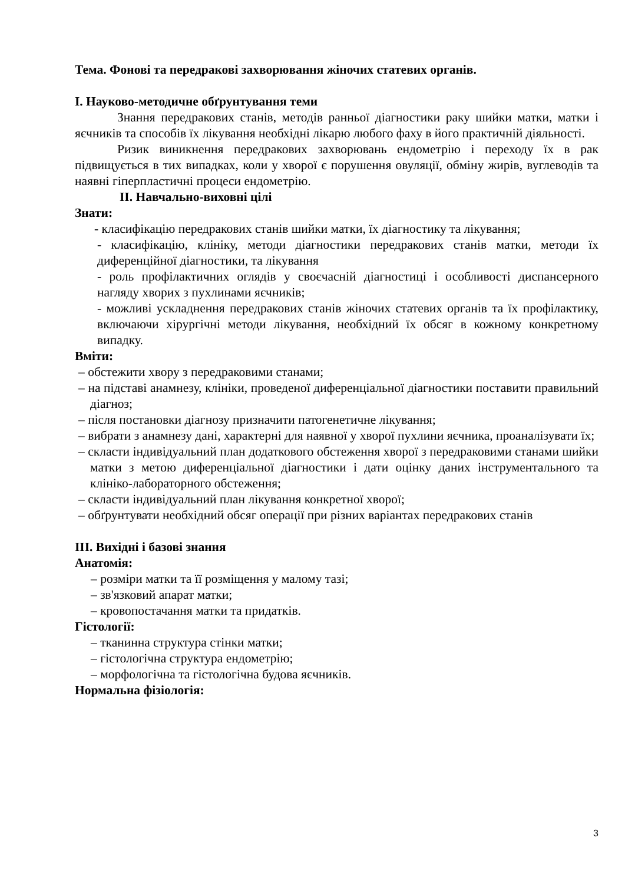Тема. Фонові та передракові захворювання жіночих статевих органів.
I. Науково-методичне обґрунтування теми
Знання передракових станів, методів ранньої діагностики раку шийки матки, матки і яєчників та способів їх лікування необхідні лікарю любого фаху в його практичній діяльності.
Ризик виникнення передракових захворювань ендометрію і переходу їх в рак підвищується в тих випадках, коли у хворої є порушення овуляції, обміну жирів, вуглеводів та наявні гіперпластичні процеси ендометрію.
II. Навчально-виховні цілі
Знати:
- класифікацію передракових станів шийки матки, їх діагностику та лікування;
- класифікацію, клініку, методи діагностики передракових станів матки, методи їх диференційної діагностики, та лікування
- роль профілактичних оглядів у своєчасній діагностиці і особливості диспансерного нагляду хворих з пухлинами яєчників;
- можливі ускладнення передракових станів жіночих статевих органів та їх профілактику, включаючи хірургічні методи лікування, необхідний їх обсяг в кожному конкретному випадку.
Вміти:
– обстежити хвору з передраковими станами;
– на підставі анамнезу, клініки, проведеної диференціальної діагностики поставити правильний діагноз;
– після постановки діагнозу призначити патогенетичне лікування;
– вибрати з анамнезу дані, характерні для наявної у хворої пухлини яєчника, проаналізувати їх;
– скласти індивідуальний план додаткового обстеження хворої з передраковими станами шийки матки з метою диференціальної діагностики і дати оцінку даних інструментального та клініко-лабораторного обстеження;
– скласти індивідуальний план лікування конкретної хворої;
– обґрунтувати необхідний обсяг операції при різних варіантах передракових станів
III. Вихідні і базові знання
Анатомія:
– розміри матки та її розміщення у малому тазі;
– зв'язковий апарат матки;
– кровопостачання матки та придатків.
Гістології:
– тканинна структура стінки матки;
– гістологічна структура ендометрію;
– морфологічна та гістологічна будова яєчників.
Нормальна фізіологія:
3